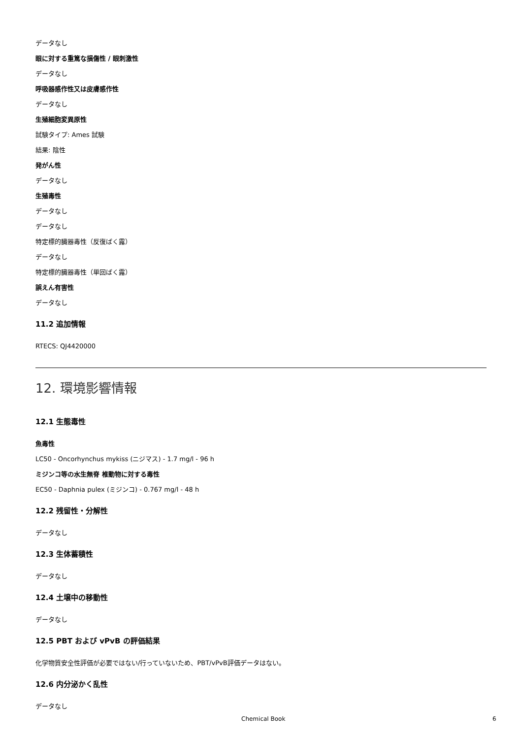データなし
眼に対する重篤な損傷性 / 眼刺激性
データなし
呼吸器感作性又は皮膚感作性
データなし
生殖細胞変異原性
試験タイプ: Ames 試験
結果: 陰性
発がん性
データなし
生殖毒性
データなし
データなし
特定標的臓器毒性（反復ばく露）
データなし
特定標的臓器毒性（単回ばく露）
誤えん有害性
データなし
11.2 追加情報
RTECS: QJ4420000
12. 環境影響情報
12.1 生態毒性
魚毒性
LC50 - Oncorhynchus mykiss (ニジマス) - 1.7 mg/l - 96 h
ミジンコ等の水生無脊 椎動物に対する毒性
EC50 - Daphnia pulex (ミジンコ) - 0.767 mg/l - 48 h
12.2 残留性・分解性
データなし
12.3 生体蓄積性
データなし
12.4 土壌中の移動性
データなし
12.5 PBT および vPvB の評価結果
化学物質安全性評価が必要ではない/行っていないため、PBT/vPvB評価データはない。
12.6 内分泌かく乱性
データなし
Chemical Book 6